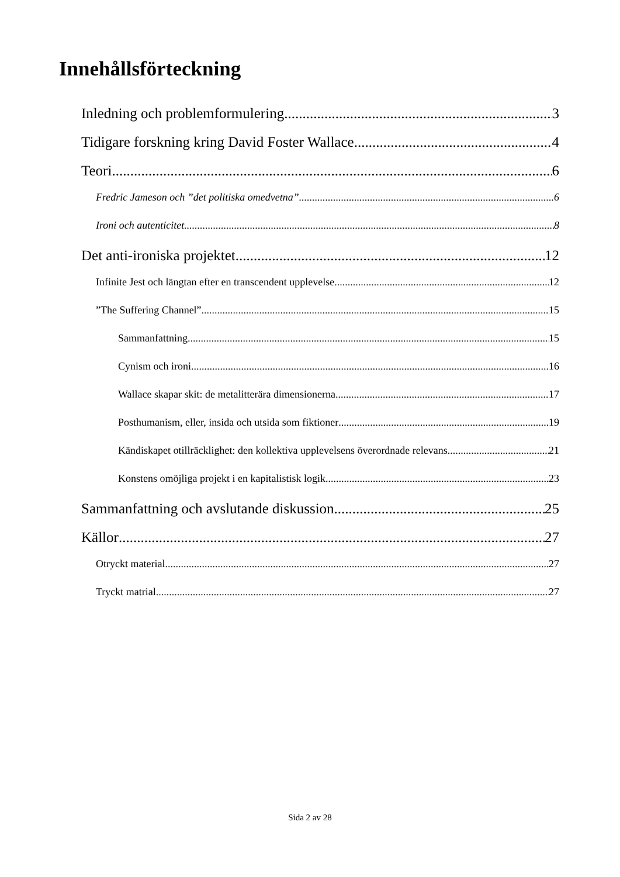Innehållsförteckning
Inledning och problemformulering 3
Tidigare forskning kring David Foster Wallace 4
Teori 6
Fredric Jameson och ”det politiska omedvetna” 6
Ironi och autenticitet 8
Det anti-ironiska projektet 12
Infinite Jest och längtan efter en transcendent upplevelse 12
”The Suffering Channel” 15
Sammanfattning 15
Cynism och ironi 16
Wallace skapar skit: de metalitterära dimensionerna 17
Posthumanism, eller, insida och utsida som fiktioner 19
Kändiskapet otillräcklighet: den kollektiva upplevelsens överordnade relevans 21
Konstens omöjliga projekt i en kapitalistisk logik 23
Sammanfattning och avslutande diskussion 25
Källor 27
Otryckt material 27
Tryckt matrial 27
Sida 2 av 28